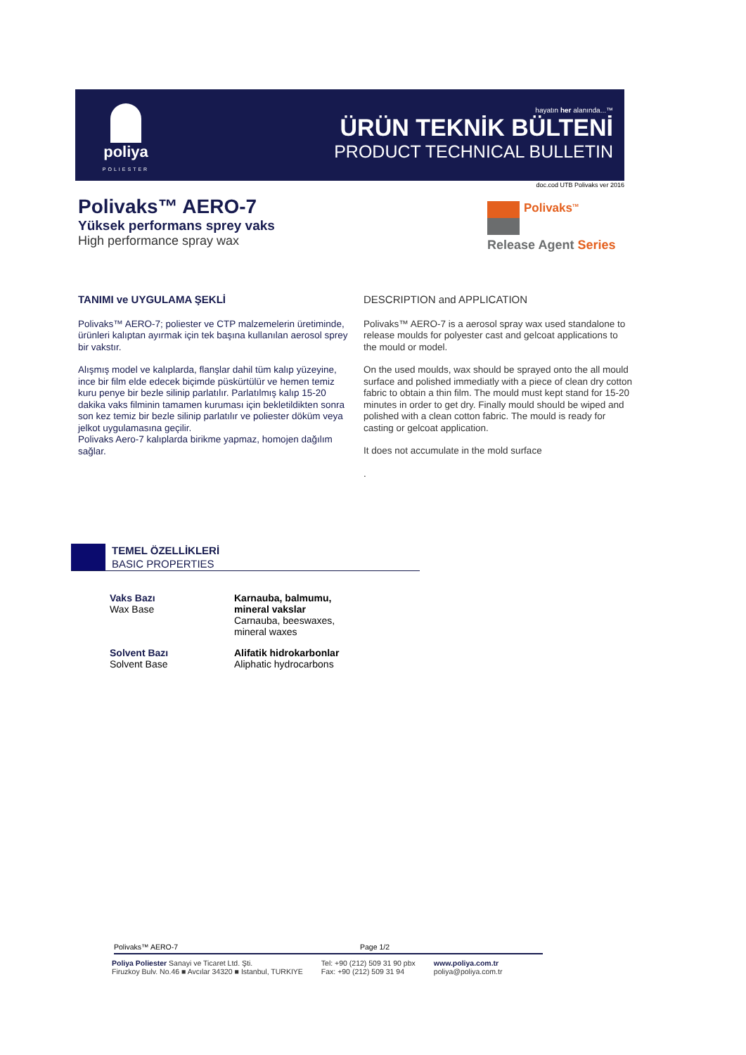poliya
POLIESTER
hayatın her alanında...™
ÜRÜN TEKNİK BÜLTENİ
PRODUCT TECHNICAL BULLETIN
doc.cod UTB Polivaks ver 2016
Polivaks™ AERO-7
Yüksek performans sprey vaks
High performance spray wax
Polivaks<sup>TM</sup>
Release Agent Series
TANIMI ve UYGULAMA ŞEKLİ
Polivaks™ AERO-7; poliester ve CTP malzemelerin üretiminde, ürünleri kalıptan ayırmak için tek başına kullanılan aerosol sprey bir vakstır.
Alışmış model ve kalıplarda, flanşlar dahil tüm kalıp yüzeyine, ince bir film elde edecek biçimde püskürtülür ve hemen temiz kuru penye bir bezle silinip parlatılır. Parlatılmış kalıp 15-20 dakika vaks filminin tamamen kuruması için bekletildikten sonra son kez temiz bir bezle silinip parlatılır ve poliester döküm veya jelkot uygulamasına geçilir.
Polivaks Aero-7 kalıplarda birikme yapmaz, homojen dağılım sağlar.
DESCRIPTION and APPLICATION
Polivaks™ AERO-7 is a aerosol spray wax used standalone to release moulds for polyester cast and gelcoat applications to the mould or model.
On the used moulds, wax should be sprayed onto the all mould surface and polished immediatly with a piece of clean dry cotton fabric to obtain a thin film. The mould must kept stand for 15-20 minutes in order to get dry. Finally mould should be wiped and polished with a clean cotton fabric. The mould is ready for casting or gelcoat application.
It does not accumulate in the mold surface
.
TEMEL ÖZELLİKLERİ
BASIC PROPERTIES
| Vaks Bazı Wax Base | Karnauba, balmumu, mineral vakslar Carnauba, beeswaxes, mineral waxes |
| Solvent Bazı Solvent Base | Alifatik hidrokarbonlar Aliphatic hydrocarbons |
Polivaks™ AERO-7 Page 1/2
Poliya Poliester Sanayi ve Ticaret Ltd. Şti.
Firuzkoy Bulv. No.46 ■ Avcılar 34320 ■ Istanbul, TURKIYE
Tel: +90 (212) 509 31 90 pbx
Fax: +90 (212) 509 31 94
www.poliya.com.tr
poliya@poliya.com.tr